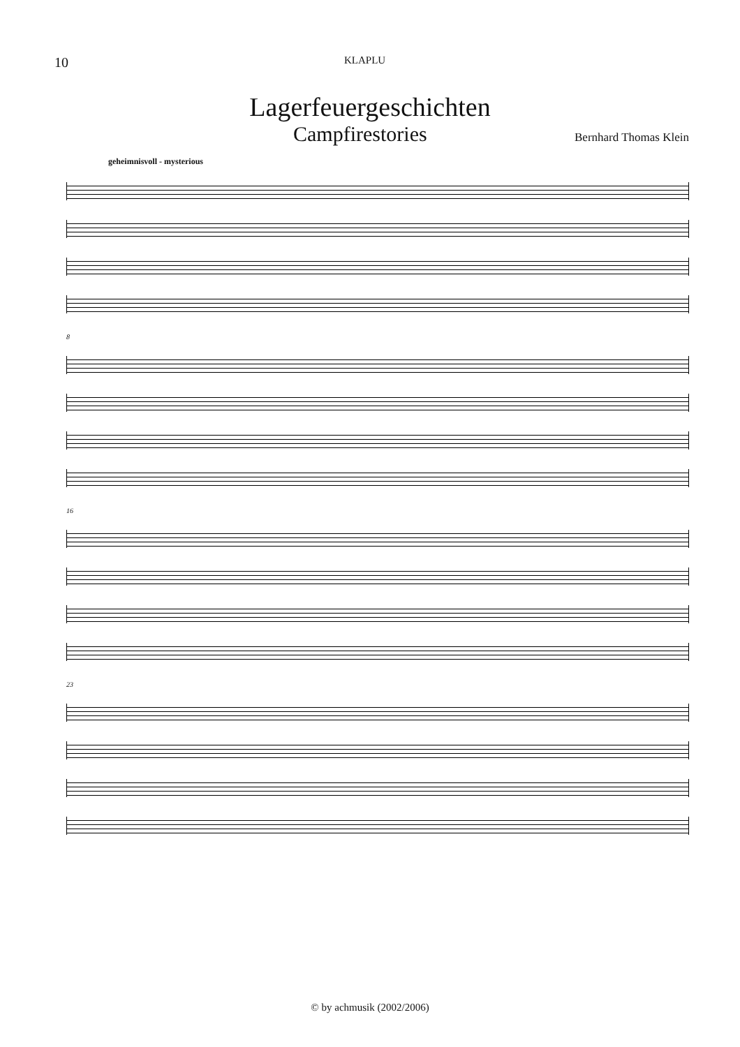10
KLAPLU
Lagerfeuergeschichten
Campfirestories
Bernhard Thomas Klein
geheimnisvoll - mysterious
8
16
23
© by achmusik (2002/2006)